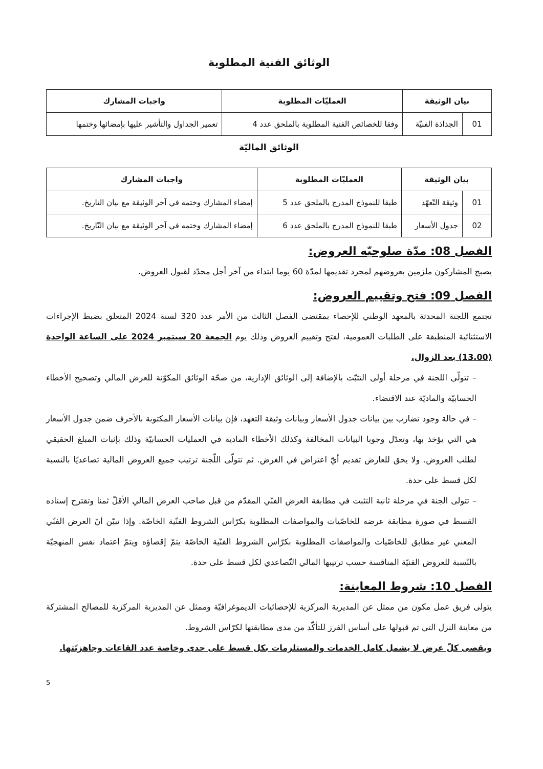الوثائق الفنية المطلوبة
| بيان الوثيقة | | العمليّات المطلوبة | واجبات المشارك |
| --- | --- | --- | --- |
| 01 | الجذاذة الفنيّة | وفقا للخصائص الفنية المطلوبة بالملحق عدد 4 | تعمير الجداول والتأشير عليها بإمضائها وختمها |
الوثائق الماليّة
| بيان الوثيقة | | العمليّات المطلوبة | واجبات المشارك |
| --- | --- | --- | --- |
| 01 | وثيقة التّعهّد | طبقا للنموذج المدرج بالملحق عدد 5 | إمضاء المشارك وختمه في آخر الوثيقة مع بيان التاريخ. |
| 02 | جدول الأسعار | طبقا للنموذج المدرج بالملحق عدد 6 | إمضاء المشارك وختمه في آخر الوثيقة مع بيان التّاريخ. |
الفصل 08: مدّة صلوحيّه العروض:
يصبح المشاركون ملزمين بعروضهم لمجرد تقديمها لمدّة 60 يوما ابتداء من آخر أجل محدّد لقبول العروض.
الفصل 09: فتح وتقييم العروض:
تجتمع اللجنة المحدثة بالمعهد الوطني للإحصاء بمقتضى الفصل الثالث من الأمر عدد 320 لسنة 2024 المتعلق بضبط الإجراءات الاستثنائية المنطبقة على الطلبات العمومية، لفتح وتقييم العروض وذلك يوم الجمعة 20 سبتمبر 2024 على الساعة الواحدة (13.00) بعد الزوال.
– تتولّى اللجنة في مرحلة أولى التثبّت بالإضافة إلى الوثائق الإدارية، من صحّة الوثائق المكوّنة للعرض المالي وتصحيح الأخطاء الحسابيّة والماديّة عند الاقتضاء.
– في حالة وجود تضارب بين بيانات جدول الأسعار وبيانات وثيقة التعهد، فإن بيانات الأسعار المكتوبة بالأحرف ضمن جدول الأسعار هي التي يؤخذ بها، وتعدّل وجوبا البيانات المخالفة وكذلك الأخطاء المادية في العمليات الحسابيّة وذلك بإثبات المبلغ الحقيقي لطلب العروض. ولا يحق للعارض تقديم أيّ اعتراض في الغرض. ثم تتولّى اللّجنة ترتيب جميع العروض المالية تصاعديّا بالنسبة لكل قسط على حدة.
– تتولى الجنة في مرحلة ثانية التثبت في مطابقة العرض الفنّي المقدّم من قبل صاحب العرض المالي الأقلّ ثمنا وتقترح إسناده القسط في صورة مطابقة عرضه للخاصّيات والمواصفات المطلوبة بكرّاس الشروط الفنّية الخاصّة. وإذا تبيّن أنّ العرض الفنّي المعني غير مطابق للخاصّيات والمواصفات المطلوبة بكرّاس الشروط الفنّية الخاصّة يتمّ إقصاؤه ويتمّ اعتماد نفس المنهجيّة بالنّسبة للعروض الفنيّة المنافسة حسب ترتيبها المالي التّصاعدي لكل قسط على حدة.
الفصل 10: شروط المعاينة:
يتولى فريق عمل مكون من ممثل عن المديرية المركزية للإحصائيات الديموغرافيّة وممثل عن المديرية المركزية للمصالح المشتركة من معاينة النزل التي تم قبولها على أساس الفرز للتأكّد من مدى مطابقتها لكرّاس الشروط.
ويقصى كلّ عرض لا يشمل كامل الخدمات والمستلزمات بكل قسط على حدى وخاصة عدد القاعات وجاهزيّتها.
5